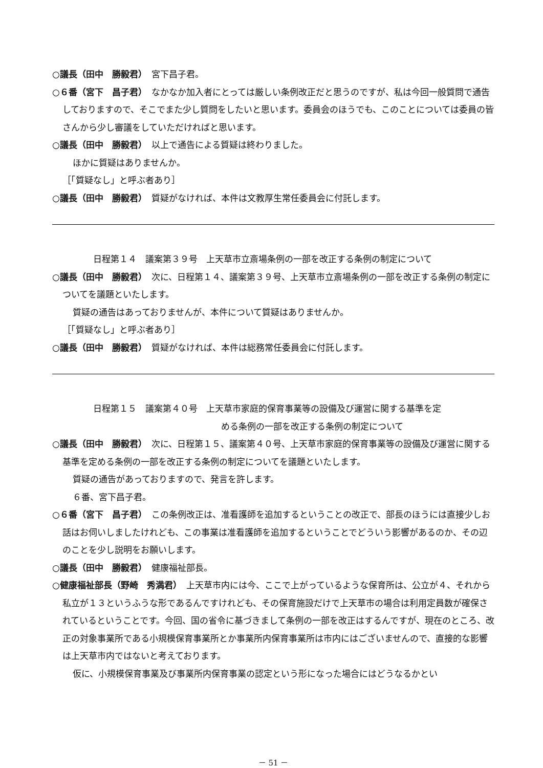○議長（田中　勝毅君）　宮下昌子君。
○６番（宮下　昌子君）　なかなか加入者にとっては厳しい条例改正だと思うのですが、私は今回一般質問で通告しておりますので、そこでまた少し質問をしたいと思います。委員会のほうでも、このことについては委員の皆さんから少し審議をしていただければと思います。
○議長（田中　勝毅君）　以上で通告による質疑は終わりました。
ほかに質疑はありませんか。
［「質疑なし」と呼ぶ者あり］
○議長（田中　勝毅君）　質疑がなければ、本件は文教厚生常任委員会に付託します。
日程第１４　議案第３９号　上天草市立斎場条例の一部を改正する条例の制定について
○議長（田中　勝毅君）　次に、日程第１４、議案第３９号、上天草市立斎場条例の一部を改正する条例の制定についてを議題といたします。
質疑の通告はあっておりませんが、本件について質疑はありませんか。
［「質疑なし」と呼ぶ者あり］
○議長（田中　勝毅君）　質疑がなければ、本件は総務常任委員会に付託します。
日程第１５　議案第４０号　上天草市家庭的保育事業等の設備及び運営に関する基準を定
める条例の一部を改正する条例の制定について
○議長（田中　勝毅君）　次に、日程第１５、議案第４０号、上天草市家庭的保育事業等の設備及び運営に関する基準を定める条例の一部を改正する条例の制定についてを議題といたします。
質疑の通告があっておりますので、発言を許します。
６番、宮下昌子君。
○６番（宮下　昌子君）　この条例改正は、准看護師を追加するということの改正で、部長のほうには直接少しお話はお伺いしましたけれども、この事業は准看護師を追加するということでどういう影響があるのか、その辺のことを少し説明をお願いします。
○議長（田中　勝毅君）　健康福祉部長。
○健康福祉部長（野崎　秀満君）　上天草市内には今、ここで上がっているような保育所は、公立が４、それから私立が１３というふうな形であるんですけれども、その保育施設だけで上天草市の場合は利用定員数が確保されているということです。今回、国の省令に基づきまして条例の一部を改正はするんですが、現在のところ、改正の対象事業所である小規模保育事業所とか事業所内保育事業所は市内にはございませんので、直接的な影響は上天草市内ではないと考えております。
仮に、小規模保育事業及び事業所内保育事業の認定という形になった場合にはどうなるかとい
－ 51 －